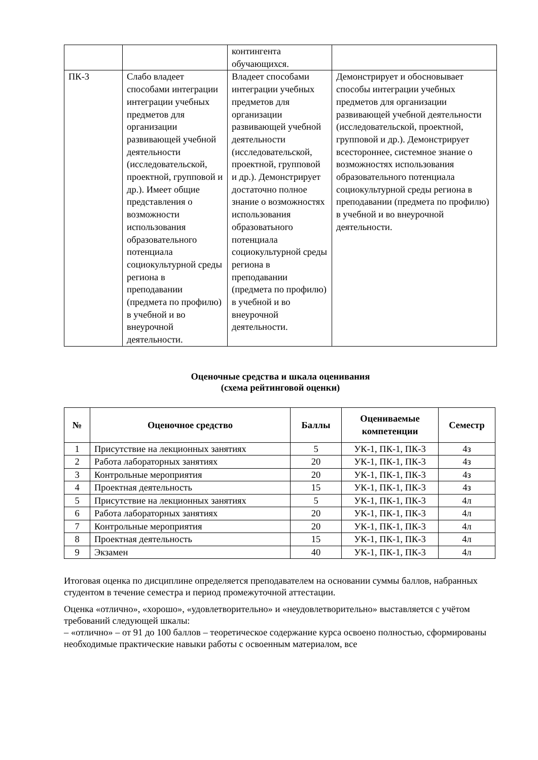| | | контингента обучающихся. | |
| ПК-3 | Слабо владеет способами интеграции интеграции учебных предметов для организации развивающей учебной деятельности (исследовательской, проектной, групповой и др.). Имеет общие представления о возможности использования образовательного потенциала социокультурной среды региона в преподавании (предмета по профилю) в учебной и во внеурочной деятельности. | Владеет способами интеграции учебных предметов для организации развивающей учебной деятельности (исследовательской, проектной, групповой и др.). Демонстрирует достаточно полное знание о возможностях использования образоватьного потенциала социокультурной среды региона в преподавании (предмета по профилю) в учебной и во внеурочной деятельности. | Демонстрирует и обосновывает способы интеграции учебных предметов для организации развивающей учебной деятельности (исследовательской, проектной, групповой и др.). Демонстрирует всестороннее, системное знание о возможностях использования образовательного потенциала социокультурной среды региона в преподавании (предмета по профилю) в учебной и во внеурочной деятельности. |
Оценочные средства и шкала оценивания
(схема рейтинговой оценки)
| № | Оценочное средство | Баллы | Оцениваемые компетенции | Семестр |
| --- | --- | --- | --- | --- |
| 1 | Присутствие на лекционных занятиях | 5 | УК-1, ПК-1, ПК-3 | 4з |
| 2 | Работа лабораторных занятиях | 20 | УК-1, ПК-1, ПК-3 | 4з |
| 3 | Контрольные мероприятия | 20 | УК-1, ПК-1, ПК-3 | 4з |
| 4 | Проектная деятельность | 15 | УК-1, ПК-1, ПК-3 | 4з |
| 5 | Присутствие на лекционных занятиях | 5 | УК-1, ПК-1, ПК-3 | 4л |
| 6 | Работа лабораторных занятиях | 20 | УК-1, ПК-1, ПК-3 | 4л |
| 7 | Контрольные мероприятия | 20 | УК-1, ПК-1, ПК-3 | 4л |
| 8 | Проектная деятельность | 15 | УК-1, ПК-1, ПК-3 | 4л |
| 9 | Экзамен | 40 | УК-1, ПК-1, ПК-3 | 4л |
Итоговая оценка по дисциплине определяется преподавателем на основании суммы баллов, набранных студентом в течение семестра и период промежуточной аттестации.
Оценка «отлично», «хорошо», «удовлетворительно» и «неудовлетворительно» выставляется с учётом требований следующей шкалы:
– «отлично» – от 91 до 100 баллов – теоретическое содержание курса освоено полностью, сформированы необходимые практические навыки работы с освоенным материалом, все